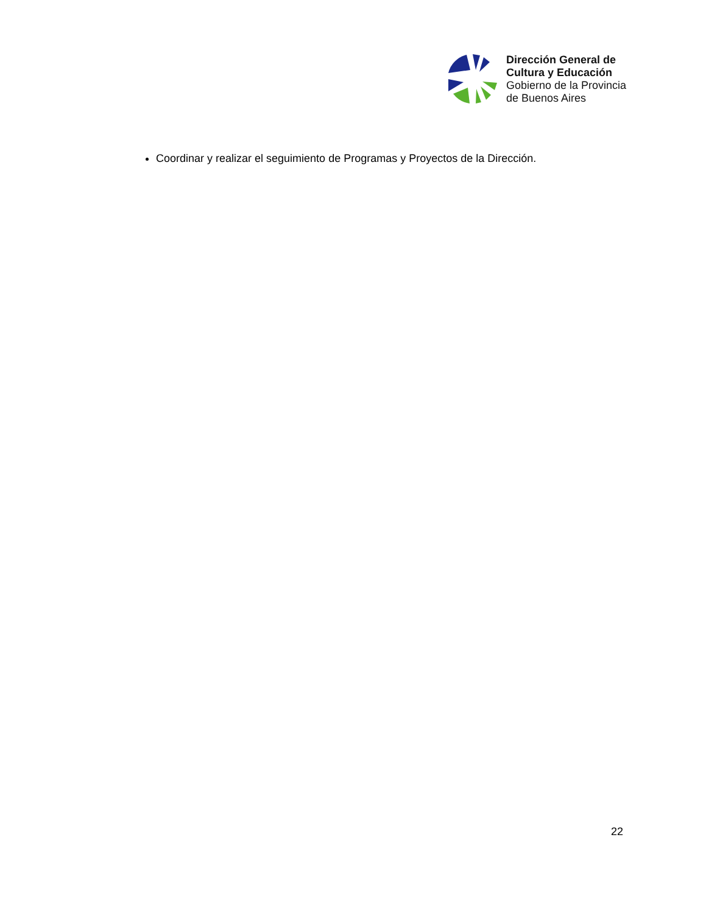Dirección General de
Cultura y Educación
Gobierno de la Provincia
de Buenos Aires
Coordinar y realizar el seguimiento de Programas y Proyectos de la Dirección.
22